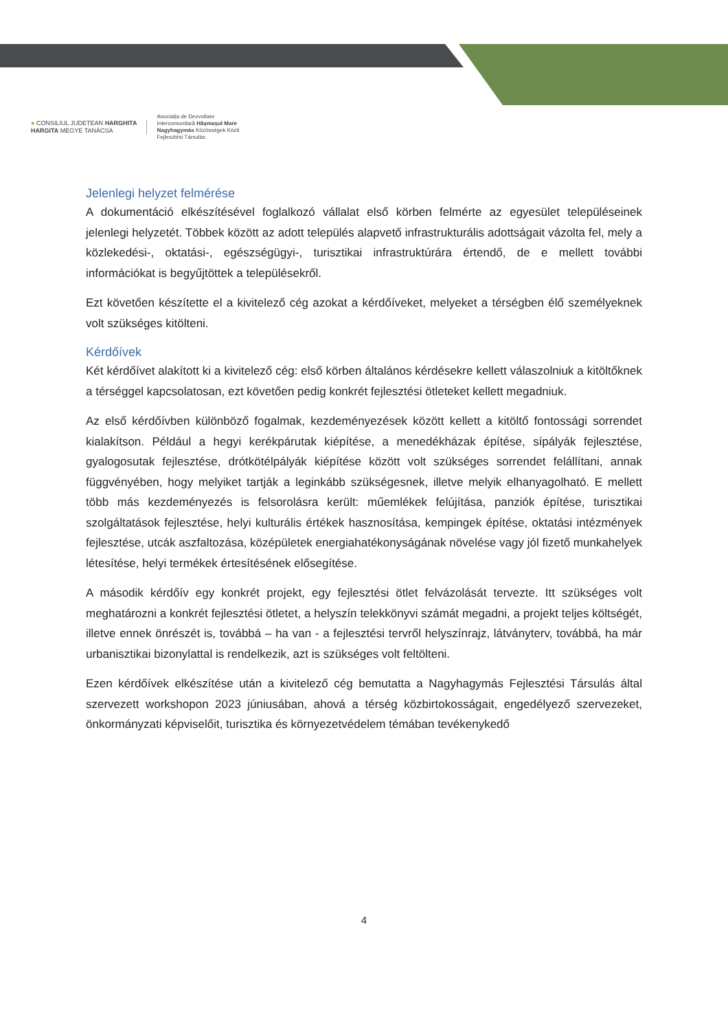● CONSILIUL JUDEȚEAN HARGHITA
HARGITA MEGYE TANÁCSA
Asociația de Dezvoltare
Intercomunitară Hășmașul Mare
Nagyhagymás Közösségek Közti
Fejlesztési Társulás
Jelenlegi helyzet felmérése
A dokumentáció elkészítésével foglalkozó vállalat első körben felmérte az egyesület településeinek jelenlegi helyzetét. Többek között az adott település alapvető infrastrukturális adottságait vázolta fel, mely a közlekedési-, oktatási-, egészségügyi-, turisztikai infrastruktúrára értendő, de e mellett további információkat is begyűjtöttek a településekről.
Ezt követően készítette el a kivitelező cég azokat a kérdőíveket, melyeket a térségben élő személyeknek volt szükséges kitölteni.
Kérdőívek
Két kérdőívet alakított ki a kivitelező cég: első körben általános kérdésekre kellett válaszolniuk a kitöltőknek a térséggel kapcsolatosan, ezt követően pedig konkrét fejlesztési ötleteket kellett megadniuk.
Az első kérdőívben különböző fogalmak, kezdeményezések között kellett a kitöltő fontossági sorrendet kialakítson. Például a hegyi kerékpárutak kiépítése, a menedékházak építése, sípályák fejlesztése, gyalogosutak fejlesztése, drótkötélpályák kiépítése között volt szükséges sorrendet felállítani, annak függvényében, hogy melyiket tartják a leginkább szükségesnek, illetve melyik elhanyagolható. E mellett több más kezdeményezés is felsorolásra került: műemlékek felújítása, panziók építése, turisztikai szolgáltatások fejlesztése, helyi kulturális értékek hasznosítása, kempingek építése, oktatási intézmények fejlesztése, utcák aszfaltozása, középületek energiahatékonyságának növelése vagy jól fizető munkahelyek létesítése, helyi termékek értesítésének elősegítése.
A második kérdőív egy konkrét projekt, egy fejlesztési ötlet felvázolását tervezte. Itt szükséges volt meghatározni a konkrét fejlesztési ötletet, a helyszín telekkönyvi számát megadni, a projekt teljes költségét, illetve ennek önrészét is, továbbá – ha van - a fejlesztési tervről helyszínrajz, látványterv, továbbá, ha már urbanisztikai bizonylattal is rendelkezik, azt is szükséges volt feltölteni.
Ezen kérdőívek elkészítése után a kivitelező cég bemutatta a Nagyhagymás Fejlesztési Társulás által szervezett workshopon 2023 júniusában, ahová a térség közbirtokosságait, engedélyező szervezeket, önkormányzati képviselőit, turisztika és környezetvédelem témában tevékenykedő
4